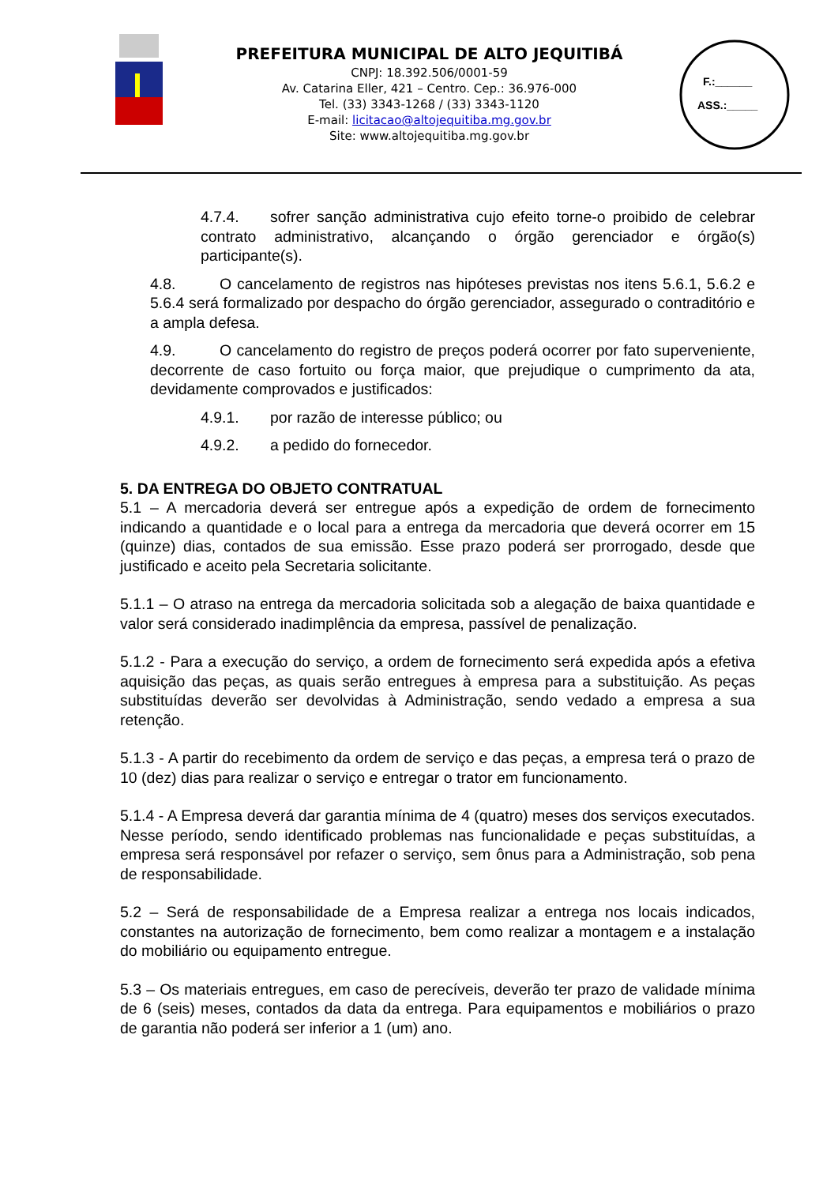PREFEITURA MUNICIPAL DE ALTO JEQUITIBÁ
CNPJ: 18.392.506/0001-59
Av. Catarina Eller, 421 – Centro. Cep.: 36.976-000
Tel. (33) 3343-1268 / (33) 3343-1120
E-mail: licitacao@altojequitiba.mg.gov.br
Site: www.altojequitiba.mg.gov.br
F.:______
ASS.:_____
4.7.4. sofrer sanção administrativa cujo efeito torne-o proibido de celebrar contrato administrativo, alcançando o órgão gerenciador e órgão(s) participante(s).
4.8. O cancelamento de registros nas hipóteses previstas nos itens 5.6.1, 5.6.2 e 5.6.4 será formalizado por despacho do órgão gerenciador, assegurado o contraditório e a ampla defesa.
4.9. O cancelamento do registro de preços poderá ocorrer por fato superveniente, decorrente de caso fortuito ou força maior, que prejudique o cumprimento da ata, devidamente comprovados e justificados:
4.9.1. por razão de interesse público; ou
4.9.2. a pedido do fornecedor.
5. DA ENTREGA DO OBJETO CONTRATUAL
5.1 – A mercadoria deverá ser entregue após a expedição de ordem de fornecimento indicando a quantidade e o local para a entrega da mercadoria que deverá ocorrer em 15 (quinze) dias, contados de sua emissão. Esse prazo poderá ser prorrogado, desde que justificado e aceito pela Secretaria solicitante.
5.1.1 – O atraso na entrega da mercadoria solicitada sob a alegação de baixa quantidade e valor será considerado inadimplência da empresa, passível de penalização.
5.1.2 - Para a execução do serviço, a ordem de fornecimento será expedida após a efetiva aquisição das peças, as quais serão entregues à empresa para a substituição. As peças substituídas deverão ser devolvidas à Administração, sendo vedado a empresa a sua retenção.
5.1.3 - A partir do recebimento da ordem de serviço e das peças, a empresa terá o prazo de 10 (dez) dias para realizar o serviço e entregar o trator em funcionamento.
5.1.4 - A Empresa deverá dar garantia mínima de 4 (quatro) meses dos serviços executados. Nesse período, sendo identificado problemas nas funcionalidade e peças substituídas, a empresa será responsável por refazer o serviço, sem ônus para a Administração, sob pena de responsabilidade.
5.2 – Será de responsabilidade de a Empresa realizar a entrega nos locais indicados, constantes na autorização de fornecimento, bem como realizar a montagem e a instalação do mobiliário ou equipamento entregue.
5.3 – Os materiais entregues, em caso de perecíveis, deverão ter prazo de validade mínima de 6 (seis) meses, contados da data da entrega. Para equipamentos e mobiliários o prazo de garantia não poderá ser inferior a 1 (um) ano.